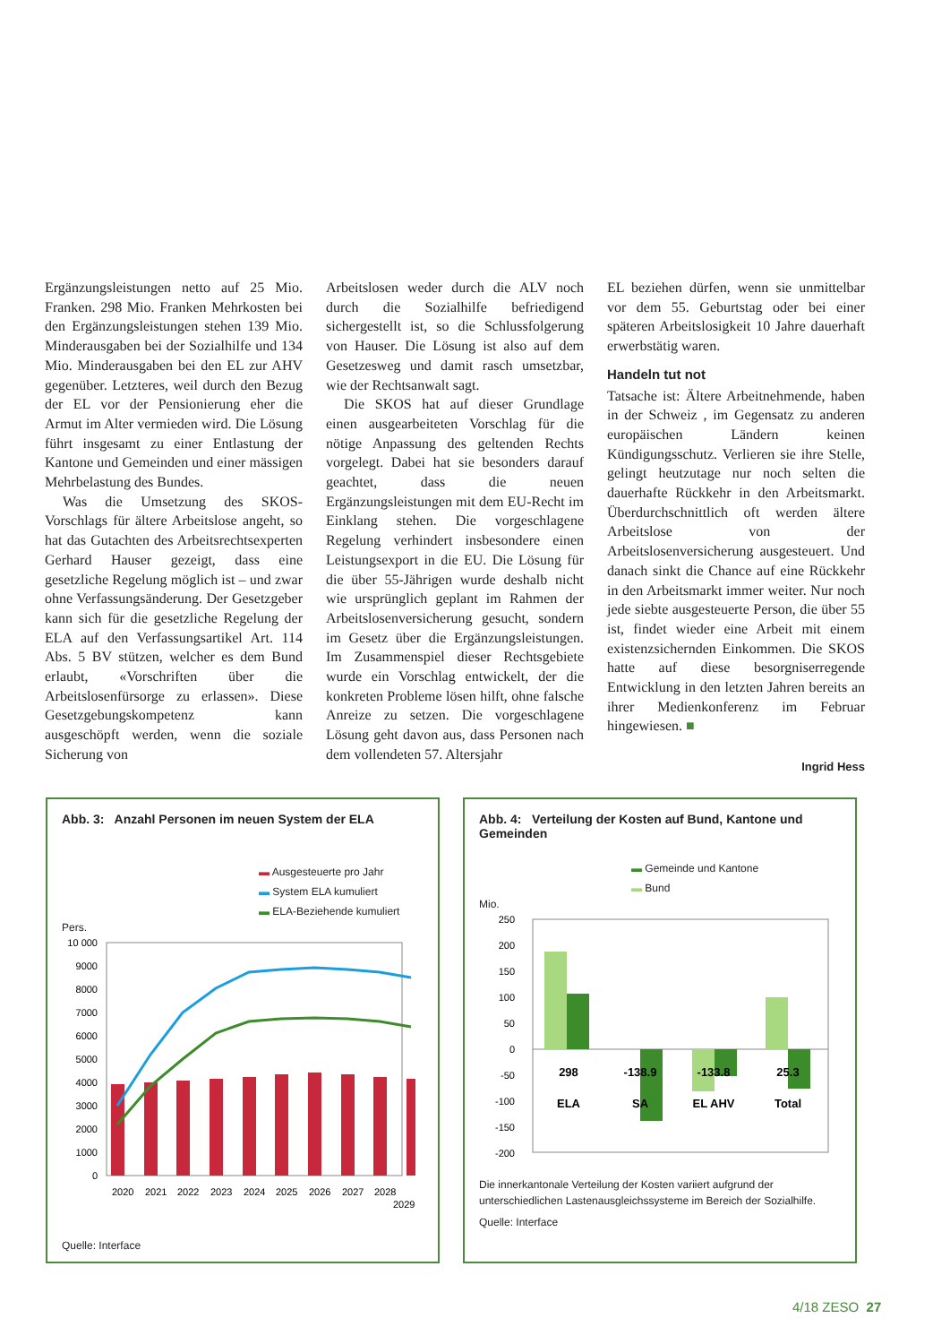Ergänzungsleistungen netto auf 25 Mio. Franken. 298 Mio. Franken Mehrkosten bei den Ergänzungsleistungen stehen 139 Mio. Minderausgaben bei der Sozialhilfe und 134 Mio. Minderausgaben bei den EL zur AHV gegenüber. Letzteres, weil durch den Bezug der EL vor der Pensionierung eher die Armut im Alter vermieden wird. Die Lösung führt insgesamt zu einer Entlastung der Kantone und Gemeinden und einer mässigen Mehrbelastung des Bundes.
Was die Umsetzung des SKOS-Vorschlags für ältere Arbeitslose angeht, so hat das Gutachten des Arbeitsrechtsexperten Gerhard Hauser gezeigt, dass eine gesetzliche Regelung möglich ist – und zwar ohne Verfassungsänderung. Der Gesetzgeber kann sich für die gesetzliche Regelung der ELA auf den Verfassungsartikel Art. 114 Abs. 5 BV stützen, welcher es dem Bund erlaubt, «Vorschriften über die Arbeitslosenfürsorge zu erlassen». Diese Gesetzgebungskompetenz kann ausgeschöpft werden, wenn die soziale Sicherung von
Arbeitslosen weder durch die ALV noch durch die Sozialhilfe befriedigend sichergestellt ist, so die Schlussfolgerung von Hauser. Die Lösung ist also auf dem Gesetzesweg und damit rasch umsetzbar, wie der Rechtsanwalt sagt.
Die SKOS hat auf dieser Grundlage einen ausgearbeiteten Vorschlag für die nötige Anpassung des geltenden Rechts vorgelegt. Dabei hat sie besonders darauf geachtet, dass die neuen Ergänzungsleistungen mit dem EU-Recht im Einklang stehen. Die vorgeschlagene Regelung verhindert insbesondere einen Leistungsexport in die EU. Die Lösung für die über 55-Jährigen wurde deshalb nicht wie ursprünglich geplant im Rahmen der Arbeitslosenversicherung gesucht, sondern im Gesetz über die Ergänzungsleistungen. Im Zusammenspiel dieser Rechtsgebiete wurde ein Vorschlag entwickelt, der die konkreten Probleme lösen hilft, ohne falsche Anreize zu setzen. Die vorgeschlagene Lösung geht davon aus, dass Personen nach dem vollendeten 57. Altersjahr
EL beziehen dürfen, wenn sie unmittelbar vor dem 55. Geburtstag oder bei einer späteren Arbeitslosigkeit 10 Jahre dauerhaft erwerbstätig waren.
Handeln tut not
Tatsache ist: Ältere Arbeitnehmende, haben in der Schweiz , im Gegensatz zu anderen europäischen Ländern keinen Kündigungsschutz. Verlieren sie ihre Stelle, gelingt heutzutage nur noch selten die dauerhafte Rückkehr in den Arbeitsmarkt. Überdurchschnittlich oft werden ältere Arbeitslose von der Arbeitslosenversicherung ausgesteuert. Und danach sinkt die Chance auf eine Rückkehr in den Arbeitsmarkt immer weiter. Nur noch jede siebte ausgesteuerte Person, die über 55 ist, findet wieder eine Arbeit mit einem existenzsichernden Einkommen. Die SKOS hatte auf diese besorgniserregende Entwicklung in den letzten Jahren bereits an ihrer Medienkonferenz im Februar hingewiesen. ■
Ingrid Hess
Abb. 3: Anzahl Personen im neuen System der ELA
▬ Ausgesteuerte pro Jahr
▬ System ELA kumuliert
▬ ELA-Beziehende kumuliert
Pers.
10 000
9000
8000
7000
6000
5000
4000
3000
2000
1000
0
2020
2021
2022
2023
2024
2025
2026
2027
2028
2029
Quelle: Interface
Abb. 4: Verteilung der Kosten auf Bund, Kantone und Gemeinden
▬ Gemeinde und Kantone
▬ Bund
Mio.
250
200
150
100
50
0
-50
-100
-150
-200
298
-138.9
-133.8
25.3
ELA
SA
EL AHV
Total
Die innerkantonale Verteilung der Kosten variiert aufgrund der unterschiedlichen Lastenausgleichssysteme im Bereich der Sozialhilfe.
Quelle: Interface
4/18 ZESO 27